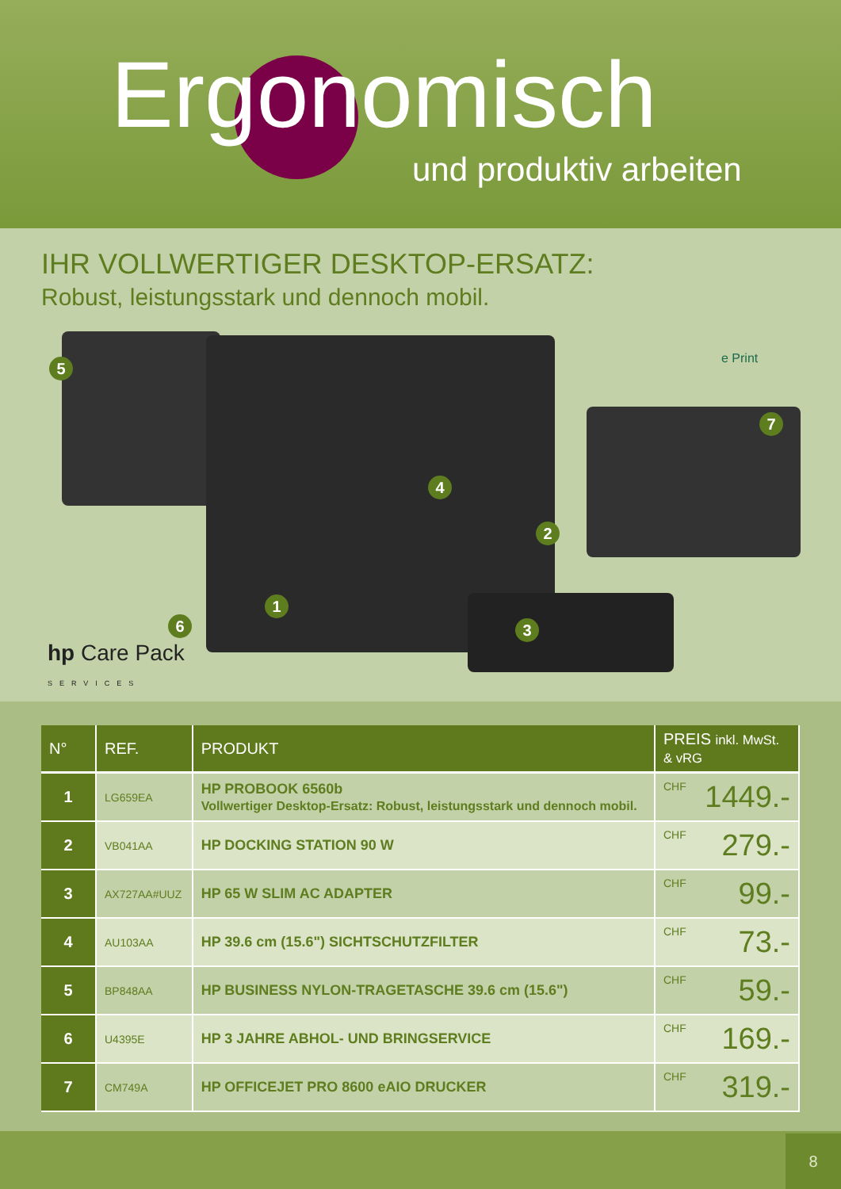Ergonomisch
und produktiv arbeiten
IHR VOLLWERTIGER DESKTOP-ERSATZ:
Robust, leistungsstark und dennoch mobil.
5
4
2
7
1
3
6
e Print
hp Care Pack
SERVICES
| N° | REF. | PRODUKT | PREIS inkl. MwSt. & vRG |
| --- | --- | --- | --- |
| 1 | LG659EA | HP PROBOOK 6560b Vollwertiger Desktop-Ersatz: Robust, leistungsstark und dennoch mobil. | CHF 1449.- |
| 2 | VB041AA | HP DOCKING STATION 90 W | CHF 279.- |
| 3 | AX727AA#UUZ | HP 65 W SLIM AC ADAPTER | CHF 99.- |
| 4 | AU103AA | HP 39.6 cm (15.6") SICHTSCHUTZFILTER | CHF 73.- |
| 5 | BP848AA | HP BUSINESS NYLON-TRAGETASCHE 39.6 cm (15.6") | CHF 59.- |
| 6 | U4395E | HP 3 JAHRE ABHOL- UND BRINGSERVICE | CHF 169.- |
| 7 | CM749A | HP OFFICEJET PRO 8600 eAIO DRUCKER | CHF 319.- |
8